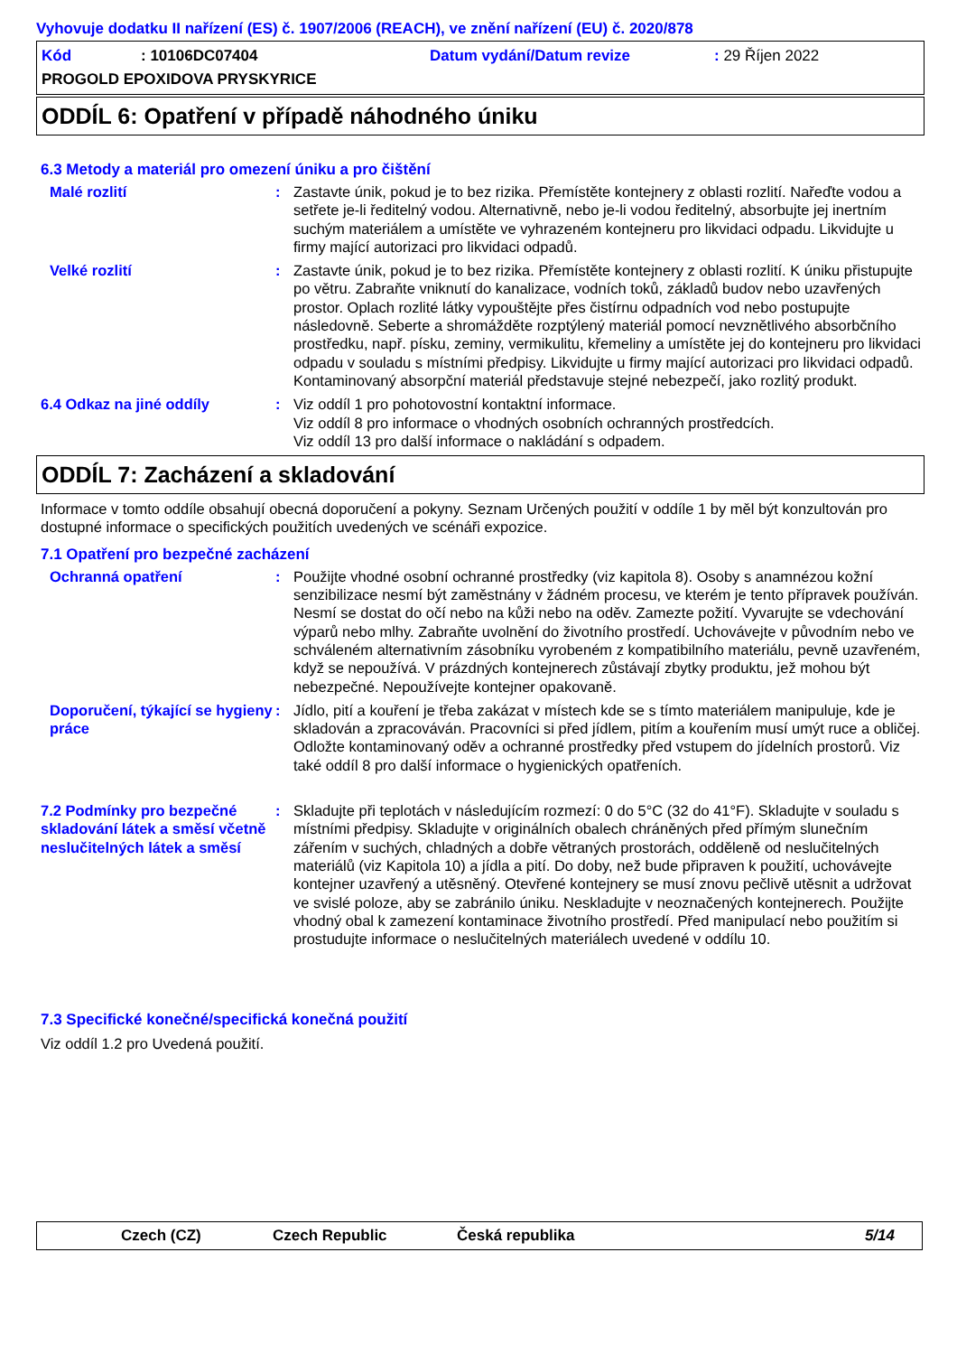Vyhovuje dodatku II nařízení (ES) č. 1907/2006 (REACH), ve znění nařízení (EU) č. 2020/878
Kód: 10106DC07404 Datum vydání/Datum revize: 29 Říjen 2022
PROGOLD EPOXIDOVA PRYSKYRICE
ODDÍL 6: Opatření v případě náhodného úniku
6.3 Metody a materiál pro omezení úniku a pro čištění
Malé rozlití : Zastavte únik, pokud je to bez rizika. Přemístěte kontejnery z oblasti rozlití. Nařeďte vodou a setřete je-li ředitelný vodou. Alternativně, nebo je-li vodou ředitelný, absorbujte jej inertním suchým materiálem a umístěte ve vyhrazeném kontejneru pro likvidaci odpadu. Likvidujte u firmy mající autorizaci pro likvidaci odpadů.
Velké rozlití : Zastavte únik, pokud je to bez rizika. Přemístěte kontejnery z oblasti rozlití. K úniku přistupujte po větru. Zabraňte vniknutí do kanalizace, vodních toků, základů budov nebo uzavřených prostor. Oplach rozlité látky vypouštějte přes čistírnu odpadních vod nebo postupujte následovně. Seberte a shromážděte rozptýlený materiál pomocí nevznětlivého absorbčního prostředku, např. písku, zeminy, vermikulitu, křemeliny a umístěte jej do kontejneru pro likvidaci odpadu v souladu s místními předpisy. Likvidujte u firmy mající autorizaci pro likvidaci odpadů. Kontaminovaný absorpční materiál představuje stejné nebezpečí, jako rozlitý produkt.
6.4 Odkaz na jiné oddíly : Viz oddíl 1 pro pohotovostní kontaktní informace.
Viz oddíl 8 pro informace o vhodných osobních ochranných prostředcích.
Viz oddíl 13 pro další informace o nakládání s odpadem.
ODDÍL 7: Zacházení a skladování
Informace v tomto oddíle obsahují obecná doporučení a pokyny. Seznam Určených použití v oddíle 1 by měl být konzultován pro dostupné informace o specifických použitích uvedených ve scénáři expozice.
7.1 Opatření pro bezpečné zacházení
Ochranná opatření : Použijte vhodné osobní ochranné prostředky (viz kapitola 8). Osoby s anamnézou kožní senzibilizace nesmí být zaměstnány v žádném procesu, ve kterém je tento přípravek používán. Nesmí se dostat do očí nebo na kůži nebo na oděv. Zamezte požití. Vyvarujte se vdechování výparů nebo mlhy. Zabraňte uvolnění do životního prostředí. Uchovávejte v původním nebo ve schváleném alternativním zásobníku vyrobeném z kompatibilního materiálu, pevně uzavřeném, když se nepoužívá. V prázdných kontejnerech zůstávají zbytky produktu, jež mohou být nebezpečné. Nepoužívejte kontejner opakovaně.
Doporučení, týkající se hygieny práce
: Jídlo, pití a kouření je třeba zakázat v místech kde se s tímto materiálem manipuluje, kde je skladován a zpracováván. Pracovníci si před jídlem, pitím a kouřením musí umýt ruce a obličej. Odložte kontaminovaný oděv a ochranné prostředky před vstupem do jídelních prostorů. Viz také oddíl 8 pro další informace o hygienických opatřeních.
7.2 Podmínky pro bezpečné skladování látek a směsí včetně neslučitelných látek a směsí
: Skladujte při teplotách v následujícím rozmezí: 0 do 5°C (32 do 41°F). Skladujte v souladu s místními předpisy. Skladujte v originálních obalech chráněných před přímým slunečním zářením v suchých, chladných a dobře větraných prostorách, odděleně od neslučitelných materiálů (viz Kapitola 10) a jídla a pití. Do doby, než bude připraven k použití, uchovávejte kontejner uzavřený a utěsněný. Otevřené kontejnery se musí znovu pečlivě utěsnit a udržovat ve svislé poloze, aby se zabránilo úniku. Neskladujte v neoznačených kontejnerech. Použijte vhodný obal k zamezení kontaminace životního prostředí. Před manipulací nebo použitím si prostudujte informace o neslučitelných materiálech uvedené v oddílu 10.
7.3 Specifické konečné/specifická konečná použití
Viz oddíl 1.2 pro Uvedená použití.
Czech (CZ) Czech Republic Česká republika 5/14